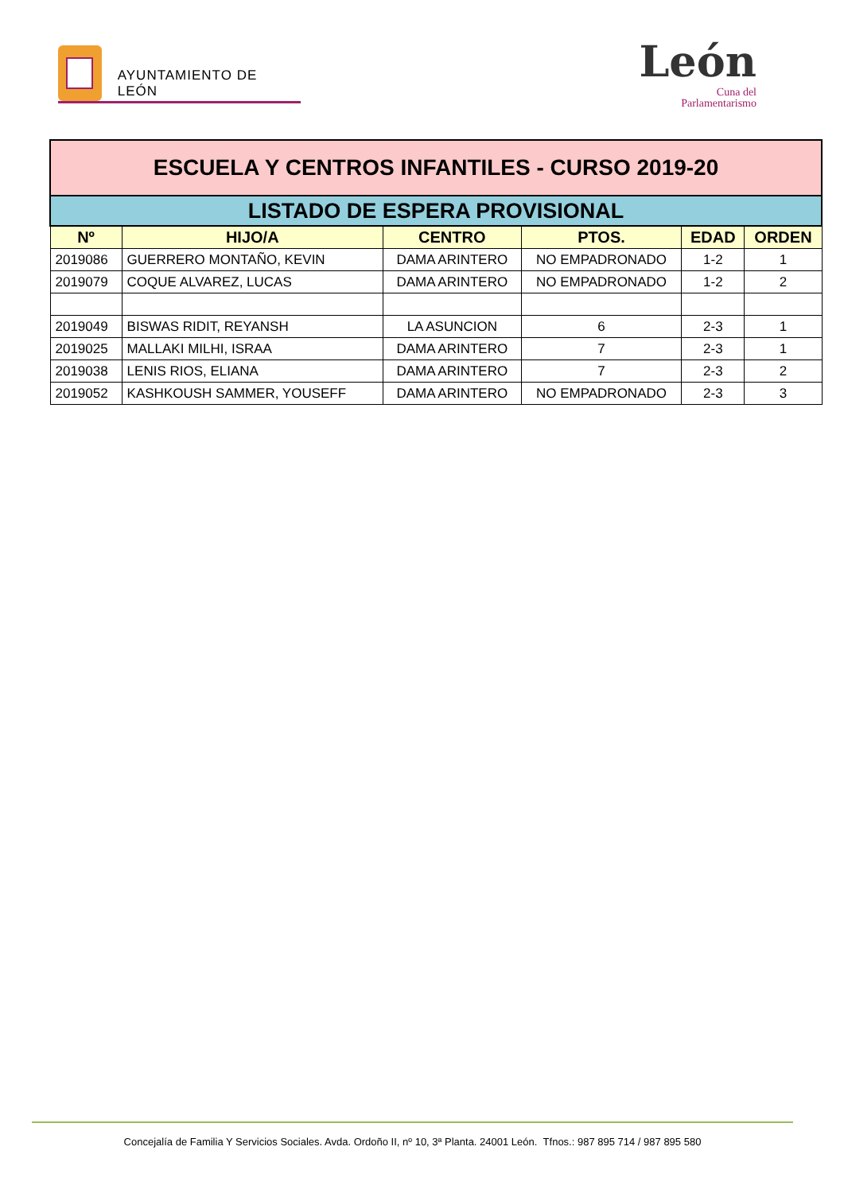AYUNTAMIENTO DE LEÓN
León
Cuna del
Parlamentarismo
| ESCUELA Y CENTROS INFANTILES - CURSO 2019-20 | | | | | |
| LISTADO DE ESPERA PROVISIONAL | | | | | |
| Nº | HIJO/A | CENTRO | PTOS. | EDAD | ORDEN |
| 2019086 | GUERRERO MONTAÑO, KEVIN | DAMA ARINTERO | NO EMPADRONADO | 1-2 | 1 |
| 2019079 | COQUE ALVAREZ, LUCAS | DAMA ARINTERO | NO EMPADRONADO | 1-2 | 2 |
| 2019049 | BISWAS RIDIT, REYANSH | LA ASUNCION | 6 | 2-3 | 1 |
| 2019025 | MALLAKI MILHI, ISRAA | DAMA ARINTERO | 7 | 2-3 | 1 |
| 2019038 | LENIS RIOS, ELIANA | DAMA ARINTERO | 7 | 2-3 | 2 |
| 2019052 | KASHKOUSH SAMMER, YOUSEFF | DAMA ARINTERO | NO EMPADRONADO | 2-3 | 3 |
Concejalía de Familia Y Servicios Sociales. Avda. Ordoño II, nº 10, 3ª Planta. 24001 León. Tfnos.: 987 895 714 / 987 895 580